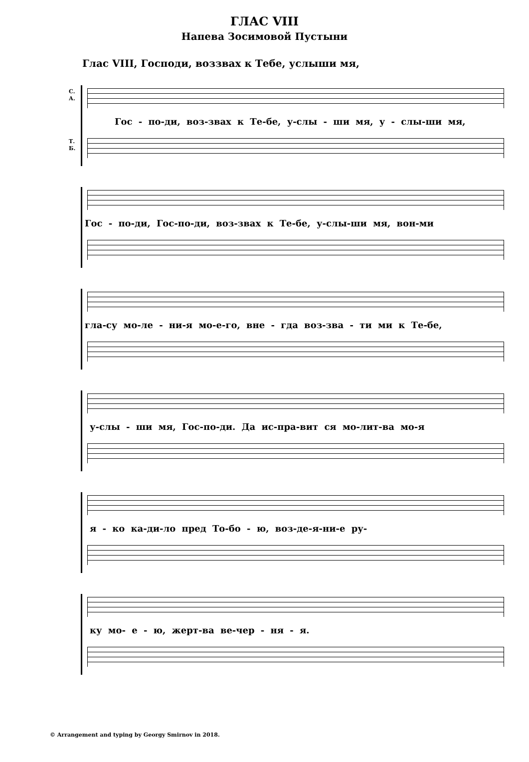ГЛАС VIII
Напева Зосимовой Пустыни
Глас VIII, Господи, воззвах к Тебе, услыши мя,
С.
А.
Гос - по-ди, воз-звах к Те-бе, у-слы - ши мя, у - слы-ши мя,
Т.
Б.
Гос - по-ди, Гос-по-ди, воз-звах к Те-бе, у-слы-ши мя, вон-ми
гла-су мо-ле - ни-я мо-е-го, вне - гда воз-зва - ти ми к Те-бе,
у-слы - ши мя, Гос-по-ди. Да ис-пра-вит ся мо-лит-ва мо-я
я - ко ка-ди-ло пред То-бо - ю, воз-де-я-ни-е ру-
ку мо- е - ю, жерт-ва ве-чер - ня - я.
© Arrangement and typing by Georgy Smirnov in 2018.